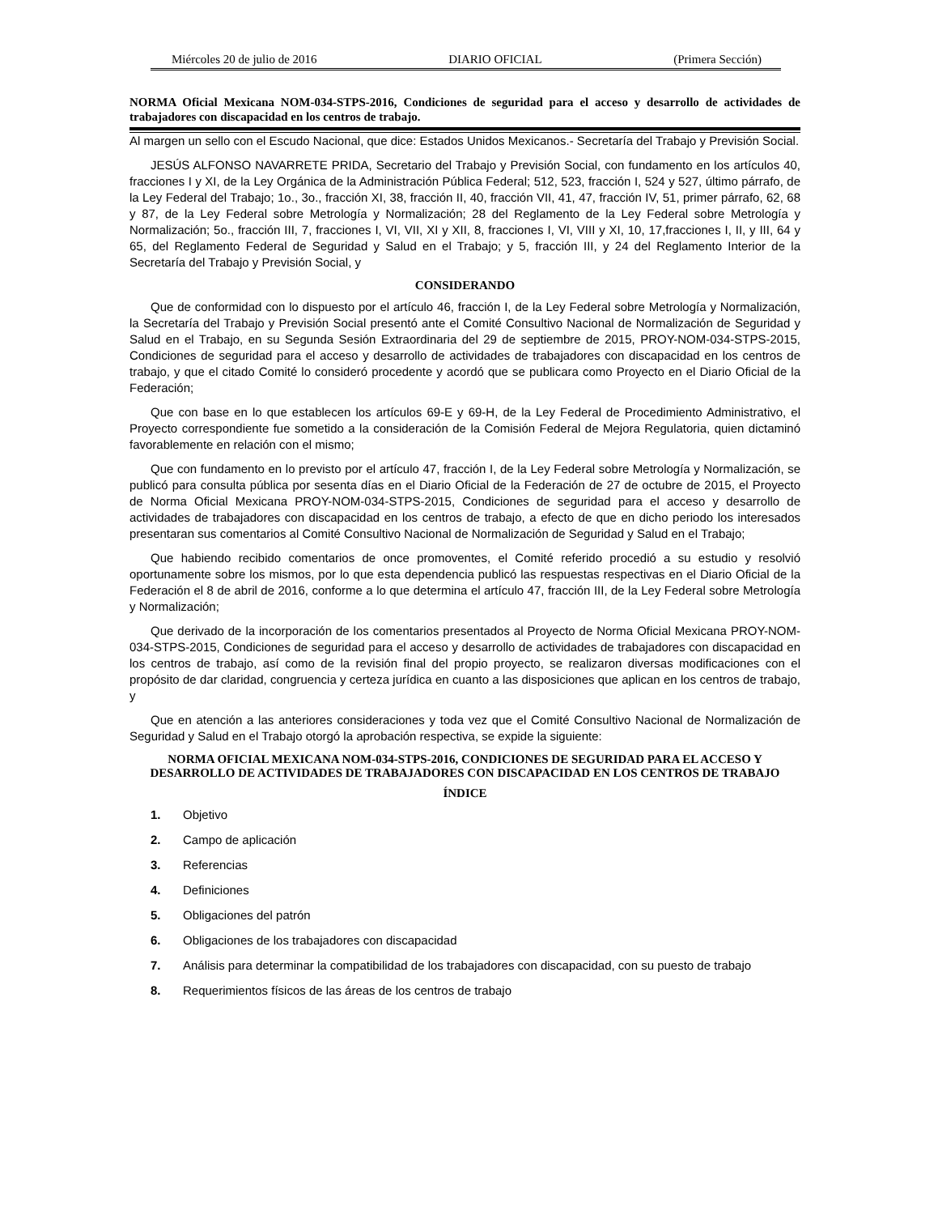Miércoles 20 de julio de 2016 DIARIO OFICIAL (Primera Sección)
NORMA Oficial Mexicana NOM-034-STPS-2016, Condiciones de seguridad para el acceso y desarrollo de actividades de trabajadores con discapacidad en los centros de trabajo.
Al margen un sello con el Escudo Nacional, que dice: Estados Unidos Mexicanos.- Secretaría del Trabajo y Previsión Social.
JESÚS ALFONSO NAVARRETE PRIDA, Secretario del Trabajo y Previsión Social, con fundamento en los artículos 40, fracciones I y XI, de la Ley Orgánica de la Administración Pública Federal; 512, 523, fracción I, 524 y 527, último párrafo, de la Ley Federal del Trabajo; 1o., 3o., fracción XI, 38, fracción II, 40, fracción VII, 41, 47, fracción IV, 51, primer párrafo, 62, 68 y 87, de la Ley Federal sobre Metrología y Normalización; 28 del Reglamento de la Ley Federal sobre Metrología y Normalización; 5o., fracción III, 7, fracciones I, VI, VII, XI y XII, 8, fracciones I, VI, VIII y XI, 10, 17,fracciones I, II, y III, 64 y 65, del Reglamento Federal de Seguridad y Salud en el Trabajo; y 5, fracción III, y 24 del Reglamento Interior de la Secretaría del Trabajo y Previsión Social, y
CONSIDERANDO
Que de conformidad con lo dispuesto por el artículo 46, fracción I, de la Ley Federal sobre Metrología y Normalización, la Secretaría del Trabajo y Previsión Social presentó ante el Comité Consultivo Nacional de Normalización de Seguridad y Salud en el Trabajo, en su Segunda Sesión Extraordinaria del 29 de septiembre de 2015, PROY-NOM-034-STPS-2015, Condiciones de seguridad para el acceso y desarrollo de actividades de trabajadores con discapacidad en los centros de trabajo, y que el citado Comité lo consideró procedente y acordó que se publicara como Proyecto en el Diario Oficial de la Federación;
Que con base en lo que establecen los artículos 69-E y 69-H, de la Ley Federal de Procedimiento Administrativo, el Proyecto correspondiente fue sometido a la consideración de la Comisión Federal de Mejora Regulatoria, quien dictaminó favorablemente en relación con el mismo;
Que con fundamento en lo previsto por el artículo 47, fracción I, de la Ley Federal sobre Metrología y Normalización, se publicó para consulta pública por sesenta días en el Diario Oficial de la Federación de 27 de octubre de 2015, el Proyecto de Norma Oficial Mexicana PROY-NOM-034-STPS-2015, Condiciones de seguridad para el acceso y desarrollo de actividades de trabajadores con discapacidad en los centros de trabajo, a efecto de que en dicho periodo los interesados presentaran sus comentarios al Comité Consultivo Nacional de Normalización de Seguridad y Salud en el Trabajo;
Que habiendo recibido comentarios de once promoventes, el Comité referido procedió a su estudio y resolvió oportunamente sobre los mismos, por lo que esta dependencia publicó las respuestas respectivas en el Diario Oficial de la Federación el 8 de abril de 2016, conforme a lo que determina el artículo 47, fracción III, de la Ley Federal sobre Metrología y Normalización;
Que derivado de la incorporación de los comentarios presentados al Proyecto de Norma Oficial Mexicana PROY-NOM-034-STPS-2015, Condiciones de seguridad para el acceso y desarrollo de actividades de trabajadores con discapacidad en los centros de trabajo, así como de la revisión final del propio proyecto, se realizaron diversas modificaciones con el propósito de dar claridad, congruencia y certeza jurídica en cuanto a las disposiciones que aplican en los centros de trabajo, y
Que en atención a las anteriores consideraciones y toda vez que el Comité Consultivo Nacional de Normalización de Seguridad y Salud en el Trabajo otorgó la aprobación respectiva, se expide la siguiente:
NORMA OFICIAL MEXICANA NOM-034-STPS-2016, CONDICIONES DE SEGURIDAD PARA EL ACCESO Y DESARROLLO DE ACTIVIDADES DE TRABAJADORES CON DISCAPACIDAD EN LOS CENTROS DE TRABAJO
ÍNDICE
1. Objetivo
2. Campo de aplicación
3. Referencias
4. Definiciones
5. Obligaciones del patrón
6. Obligaciones de los trabajadores con discapacidad
7. Análisis para determinar la compatibilidad de los trabajadores con discapacidad, con su puesto de trabajo
8. Requerimientos físicos de las áreas de los centros de trabajo